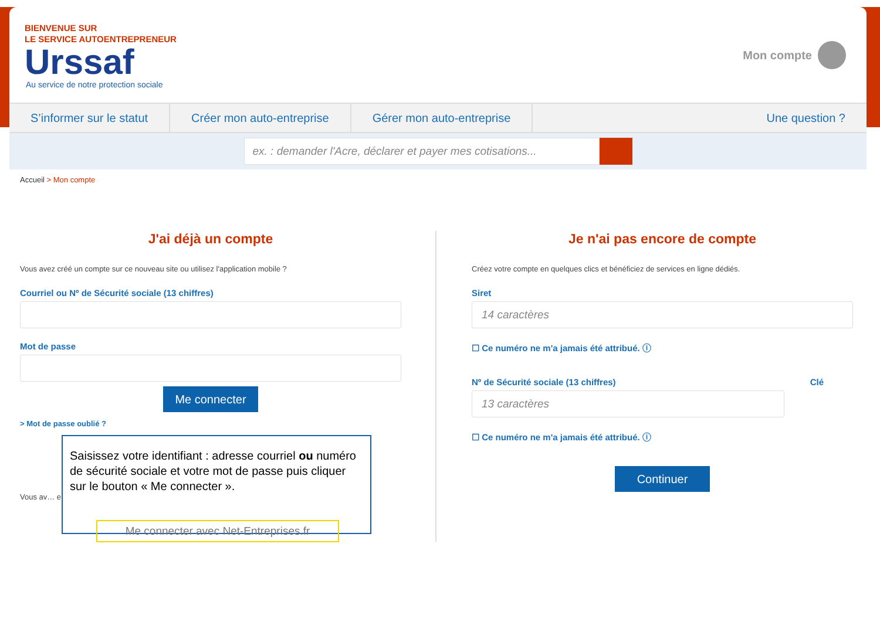BIENVENUE SUR
LE SERVICE AUTOENTREPRENEUR
Urssaf
Au service de notre protection sociale
Mon compte
S’informer sur le statut Créer mon auto-entreprise Gérer mon auto-entreprise Une question ?
ex. : demander l'Acre, déclarer et payer mes cotisations...
Accueil > Mon compte
J'ai déjà un compte
Vous avez créé un compte sur ce nouveau site ou utilisez l'application mobile ?
Courriel ou Nº de Sécurité sociale (13 chiffres)
Mot de passe
Me connecter
> Mot de passe oublié ?
Vous av… e ?
Je n'ai pas encore de compte
Créez votre compte en quelques clics et bénéficiez de services en ligne dédiés.
Siret
14 caractères
☐ Ce numéro ne m'a jamais été attribué. ⓘ
Nº de Sécurité sociale (13 chiffres) Clé
13 caractères
☐ Ce numéro ne m'a jamais été attribué. ⓘ
Continuer
Saisissez votre identifiant : adresse courriel ou numéro de sécurité sociale et votre mot de passe puis cliquer sur le bouton « Me connecter ».
Me connecter avec Net-Entreprises.fr